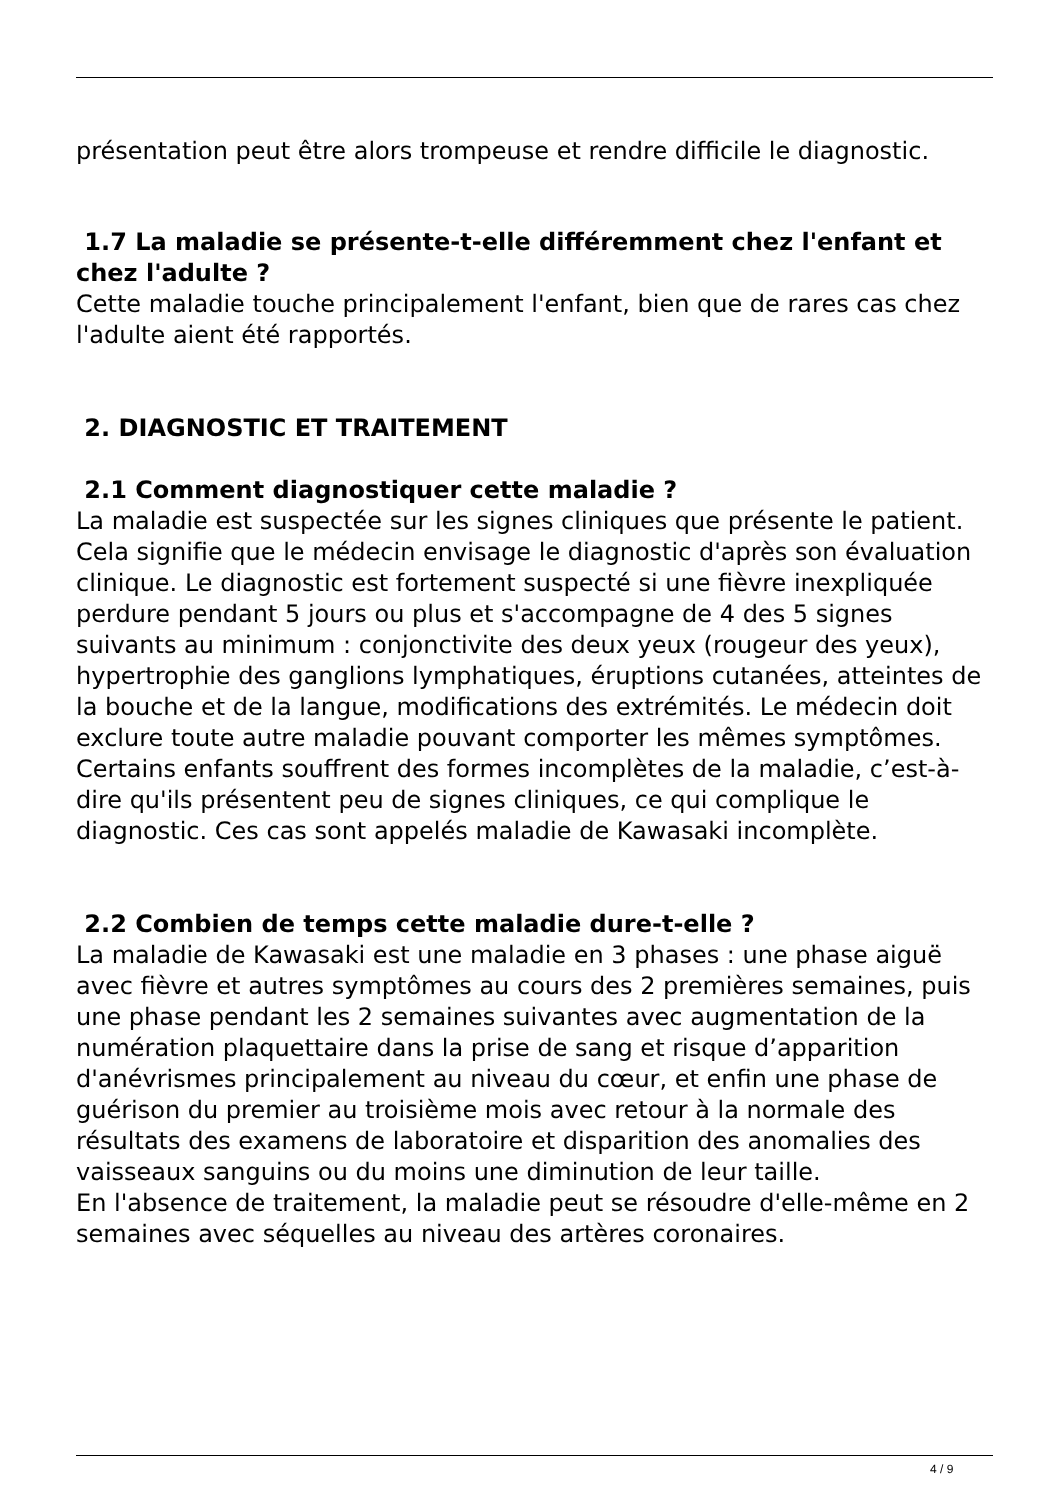présentation peut être alors trompeuse et rendre difficile le diagnostic.
1.7 La maladie se présente-t-elle différemment chez l'enfant et chez l'adulte ?
Cette maladie touche principalement l'enfant, bien que de rares cas chez l'adulte aient été rapportés.
2. DIAGNOSTIC ET TRAITEMENT
2.1 Comment diagnostiquer cette maladie ?
La maladie est suspectée sur les signes cliniques que présente le patient. Cela signifie que le médecin envisage le diagnostic d'après son évaluation clinique. Le diagnostic est fortement suspecté si une fièvre inexpliquée perdure pendant 5 jours ou plus et s'accompagne de 4 des 5 signes suivants au minimum : conjonctivite des deux yeux (rougeur des yeux), hypertrophie des ganglions lymphatiques, éruptions cutanées, atteintes de la bouche et de la langue, modifications des extrémités. Le médecin doit exclure toute autre maladie pouvant comporter les mêmes symptômes. Certains enfants souffrent des formes incomplètes de la maladie, c’est-à-dire qu'ils présentent peu de signes cliniques, ce qui complique le diagnostic. Ces cas sont appelés maladie de Kawasaki incomplète.
2.2 Combien de temps cette maladie dure-t-elle ?
La maladie de Kawasaki est une maladie en 3 phases : une phase aiguë avec fièvre et autres symptômes au cours des 2 premières semaines, puis une phase pendant les 2 semaines suivantes avec augmentation de la numération plaquettaire dans la prise de sang et risque d’apparition d'anévrismes principalement au niveau du cœur, et enfin une phase de guérison du premier au troisième mois avec retour à la normale des résultats des examens de laboratoire et disparition des anomalies des vaisseaux sanguins ou du moins une diminution de leur taille.
En l'absence de traitement, la maladie peut se résoudre d'elle-même en 2 semaines avec séquelles au niveau des artères coronaires.
4 / 9